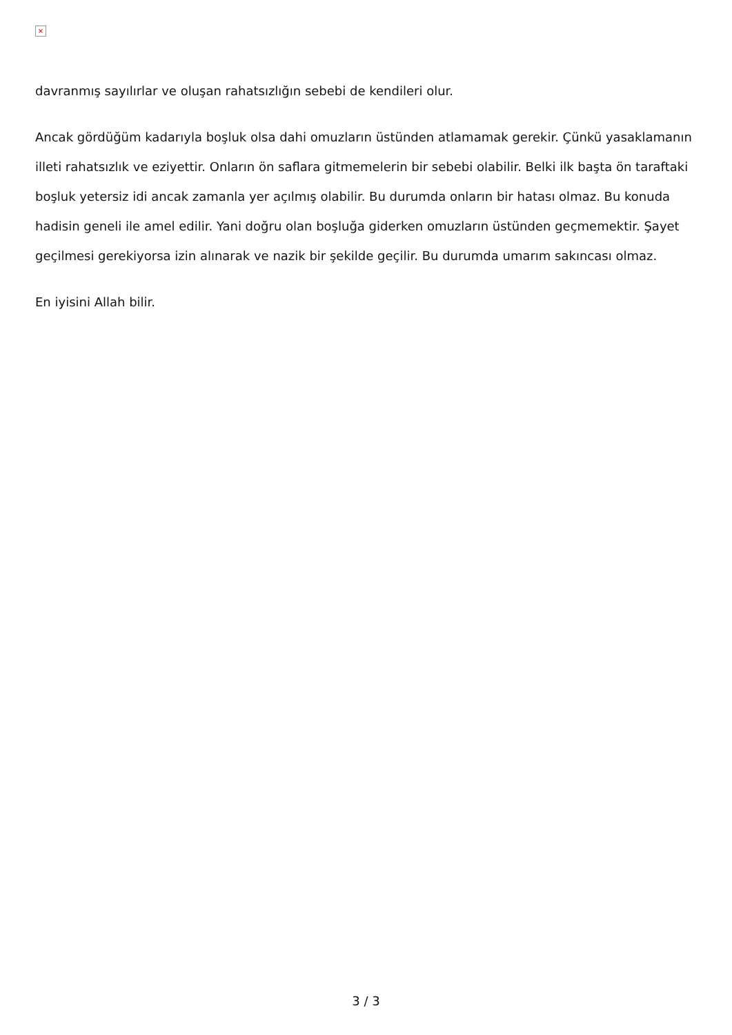×
davranmış sayılırlar ve oluşan rahatsızlığın sebebi de kendileri olur.
Ancak gördüğüm kadarıyla boşluk olsa dahi omuzların üstünden atlamamak gerekir. Çünkü yasaklamanın illeti rahatsızlık ve eziyettir. Onların ön saflara gitmemelerin bir sebebi olabilir. Belki ilk başta ön taraftaki boşluk yetersiz idi ancak zamanla yer açılmış olabilir. Bu durumda onların bir hatası olmaz. Bu konuda hadisin geneli ile amel edilir. Yani doğru olan boşluğa giderken omuzların üstünden geçmemektir. Şayet geçilmesi gerekiyorsa izin alınarak ve nazik bir şekilde geçilir. Bu durumda umarım sakıncası olmaz.
En iyisini Allah bilir.
3 / 3